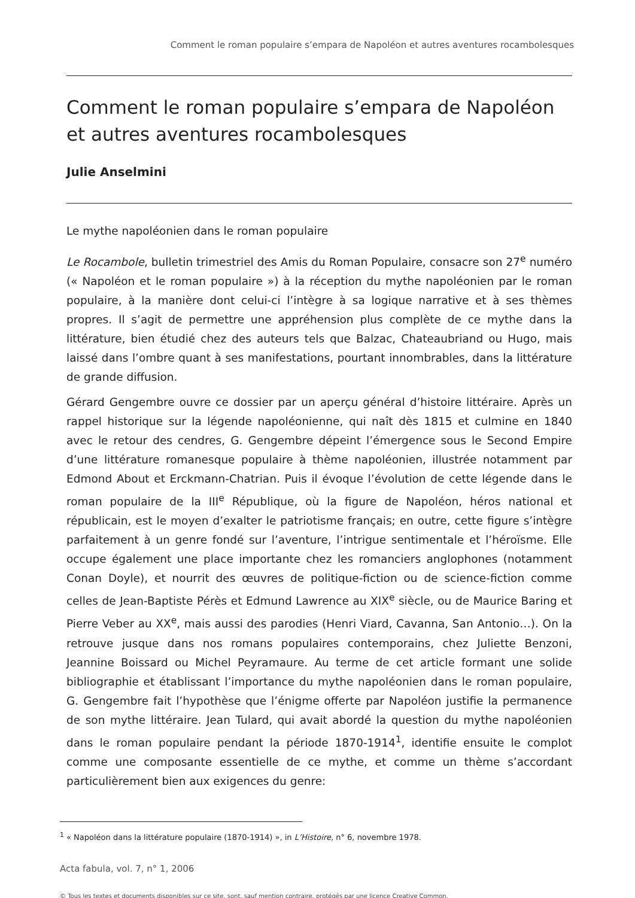Comment le roman populaire s’empara de Napoléon et autres aventures rocambolesques
Comment le roman populaire s’empara de Napoléon et autres aventures rocambolesques
Julie Anselmini
Le mythe napoléonien dans le roman populaire
Le Rocambole, bulletin trimestriel des Amis du Roman Populaire, consacre son 27<sup>e</sup> numéro (« Napoléon et le roman populaire ») à la réception du mythe napoléonien par le roman populaire, à la manière dont celui-ci l’intègre à sa logique narrative et à ses thèmes propres. Il s’agit de permettre une appréhension plus complète de ce mythe dans la littérature, bien étudié chez des auteurs tels que Balzac, Chateaubriand ou Hugo, mais laissé dans l’ombre quant à ses manifestations, pourtant innombrables, dans la littérature de grande diffusion.
Gérard Gengembre ouvre ce dossier par un aperçu général d’histoire littéraire. Après un rappel historique sur la légende napoléonienne, qui naît dès 1815 et culmine en 1840 avec le retour des cendres, G. Gengembre dépeint l’émergence sous le Second Empire d’une littérature romanesque populaire à thème napoléonien, illustrée notamment par Edmond About et Erckmann-Chatrian. Puis il évoque l’évolution de cette légende dans le roman populaire de la III<sup>e</sup> République, où la figure de Napoléon, héros national et républicain, est le moyen d’exalter le patriotisme français; en outre, cette figure s’intègre parfaitement à un genre fondé sur l’aventure, l’intrigue sentimentale et l’héroïsme. Elle occupe également une place importante chez les romanciers anglophones (notamment Conan Doyle), et nourrit des œuvres de politique-fiction ou de science-fiction comme celles de Jean-Baptiste Pérès et Edmund Lawrence au XIX<sup>e</sup> siècle, ou de Maurice Baring et Pierre Veber au XX<sup>e</sup>, mais aussi des parodies (Henri Viard, Cavanna, San Antonio…). On la retrouve jusque dans nos romans populaires contemporains, chez Juliette Benzoni, Jeannine Boissard ou Michel Peyramaure. Au terme de cet article formant une solide bibliographie et établissant l’importance du mythe napoléonien dans le roman populaire, G. Gengembre fait l’hypothèse que l’énigme offerte par Napoléon justifie la permanence de son mythe littéraire. Jean Tulard, qui avait abordé la question du mythe napoléonien dans le roman populaire pendant la période 1870-1914<sup>1</sup>, identifie ensuite le complot comme une composante essentielle de ce mythe, et comme un thème s’accordant particulièrement bien aux exigences du genre:
<sup>1</sup> « Napoléon dans la littérature populaire (1870-1914) », in L’Histoire, n° 6, novembre 1978.
Acta fabula, vol. 7, n° 1, 2006
© Tous les textes et documents disponibles sur ce site, sont, sauf mention contraire, protégés par une licence Creative Common.